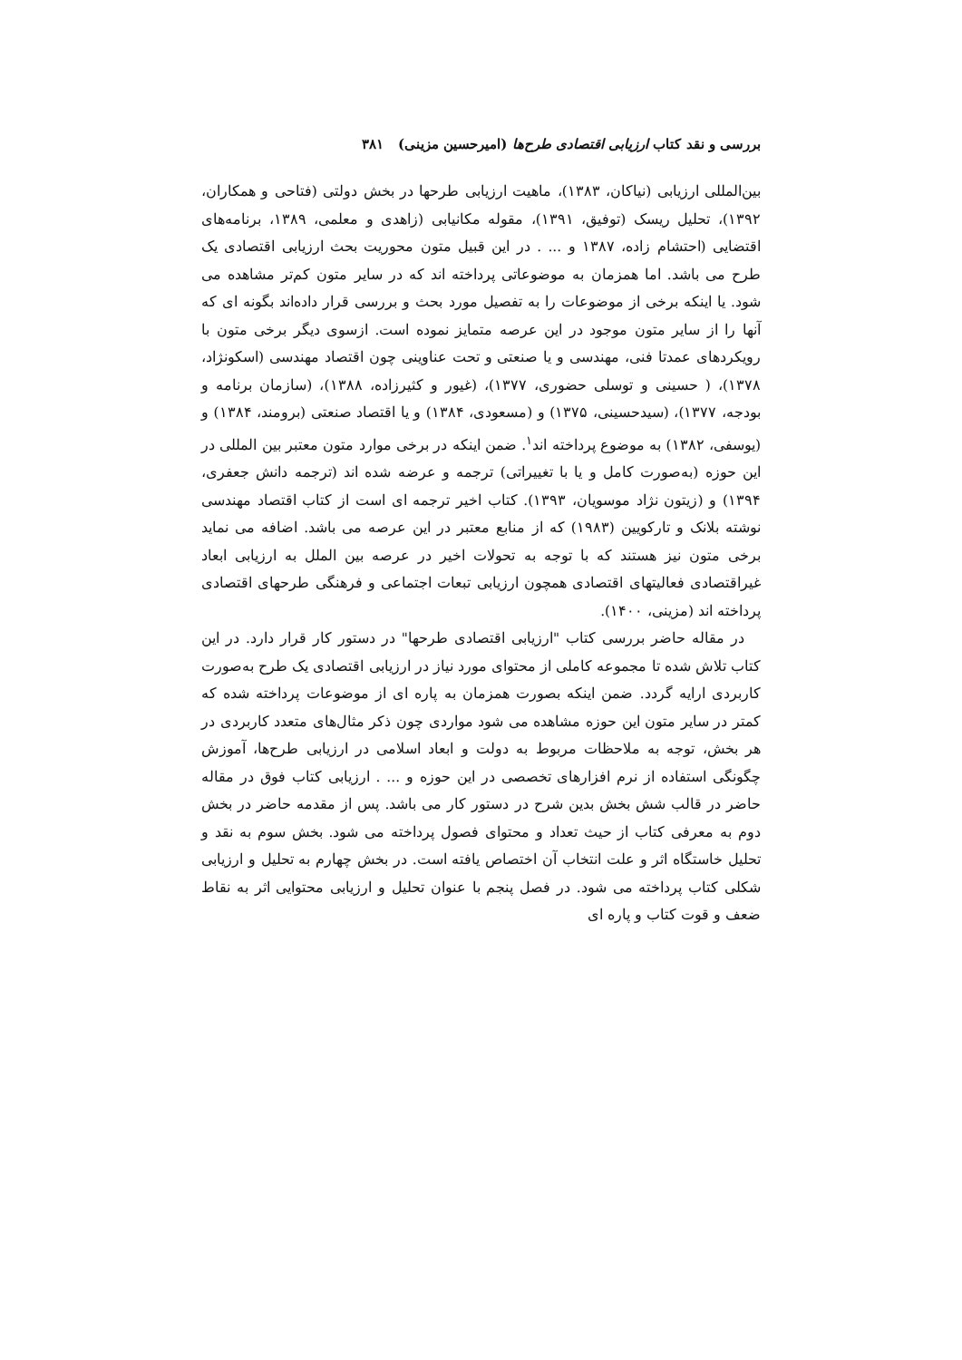بررسی و نقد کتاب ارزیابی اقتصادی طرح‌ها (امیرحسین مزینی) ۳۸۱
بین‌المللی ارزیابی (نیاکان، ۱۳۸۳)، ماهیت ارزیابی طرحها در بخش دولتی (فتاحی و همکاران، ۱۳۹۲)، تحلیل ریسک (توفیق، ۱۳۹۱)، مقوله مکانیابی (زاهدی و معلمی، ۱۳۸۹، برنامه‌های اقتضایی (احتشام زاده، ۱۳۸۷ و ... . در این قبیل متون محوریت بحث ارزیابی اقتصادی یک طرح می باشد. اما همزمان به موضوعاتی پرداخته اند که در سایر متون کم‌تر مشاهده می شود. یا اینکه برخی از موضوعات را به تفصیل مورد بحث و بررسی قرار داده‌اند بگونه ای که آنها را از سایر متون موجود در این عرصه متمایز نموده است. ازسوی دیگر برخی متون با رویکردهای عمدتا فنی، مهندسی و یا صنعتی و تحت عناوینی چون اقتصاد مهندسی (اسکونژاد، ۱۳۷۸)، ( حسینی و توسلی حضوری، ۱۳۷۷)، (غیور و کثیرزاده، ۱۳۸۸)، (سازمان برنامه و بودجه، ۱۳۷۷)، (سیدحسینی، ۱۳۷۵) و (مسعودی، ۱۳۸۴) و یا اقتصاد صنعتی (برومند، ۱۳۸۴) و (یوسفی، ۱۳۸۲) به موضوع پرداخته اند<sup>۱</sup>. ضمن اینکه در برخی موارد متون معتبر بین المللی در این حوزه (به‌صورت کامل و یا با تغییراتی) ترجمه و عرضه شده اند (ترجمه دانش جعفری، ۱۳۹۴) و (زیتون نژاد موسویان، ۱۳۹۳). کتاب اخیر ترجمه ای است از کتاب اقتصاد مهندسی نوشته بلانک و تارکویین (۱۹۸۳) که از منابع معتبر در این عرصه می باشد. اضافه می نماید برخی متون نیز هستند که با توجه به تحولات اخیر در عرصه بین الملل به ارزیابی ابعاد غیراقتصادی فعالیتهای اقتصادی همچون ارزیابی تبعات اجتماعی و فرهنگی طرحهای اقتصادی پرداخته اند (مزینی، ۱۴۰۰).
در مقاله حاضر بررسی کتاب "ارزیابی اقتصادی طرحها" در دستور کار قرار دارد. در این کتاب تلاش شده تا مجموعه کاملی از محتوای مورد نیاز در ارزیابی اقتصادی یک طرح به‌صورت کاربردی ارایه گردد. ضمن اینکه بصورت همزمان به پاره ای از موضوعات پرداخته شده که کمتر در سایر متون این حوزه مشاهده می شود مواردی چون ذکر مثال‌های متعدد کاربردی در هر بخش، توجه به ملاحظات مربوط به دولت و ابعاد اسلامی در ارزیابی طرح‌ها، آموزش چگونگی استفاده از نرم افزارهای تخصصی در این حوزه و ... . ارزیابی کتاب فوق در مقاله حاضر در قالب شش بخش بدین شرح در دستور کار می باشد. پس از مقدمه حاضر در بخش دوم به معرفی کتاب از حیث تعداد و محتوای فصول پرداخته می شود. بخش سوم به نقد و تحلیل خاستگاه اثر و علت انتخاب آن اختصاص یافته است. در بخش چهارم به تحلیل و ارزیابی شکلی کتاب پرداخته می شود. در فصل پنجم با عنوان تحلیل و ارزیابی محتوایی اثر به نقاط ضعف و قوت کتاب و پاره ای